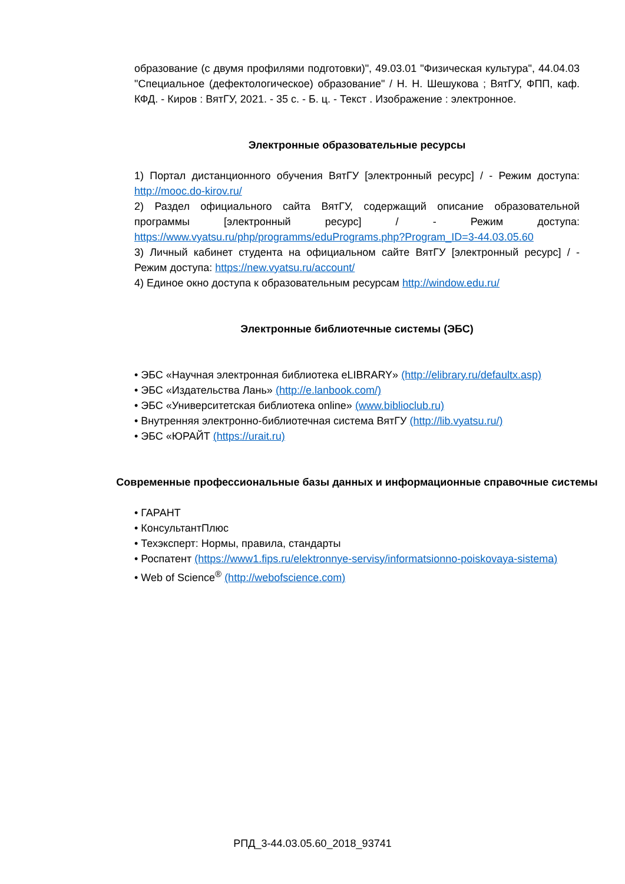образование (с двумя профилями подготовки)", 49.03.01 "Физическая культура", 44.04.03 "Специальное (дефектологическое) образование" / Н. Н. Шешукова ; ВятГУ, ФПП, каф. КФД. - Киров : ВятГУ, 2021. - 35 с. - Б. ц. - Текст . Изображение : электронное.
Электронные образовательные ресурсы
1) Портал дистанционного обучения ВятГУ [электронный ресурс] / - Режим доступа: http://mooc.do-kirov.ru/
2) Раздел официального сайта ВятГУ, содержащий описание образовательной программы [электронный ресурс] / - Режим доступа: https://www.vyatsu.ru/php/programms/eduPrograms.php?Program_ID=3-44.03.05.60
3) Личный кабинет студента на официальном сайте ВятГУ [электронный ресурс] / - Режим доступа: https://new.vyatsu.ru/account/
4) Единое окно доступа к образовательным ресурсам http://window.edu.ru/
Электронные библиотечные системы (ЭБС)
• ЭБС «Научная электронная библиотека eLIBRARY» (http://elibrary.ru/defaultx.asp)
• ЭБС «Издательства Лань» (http://e.lanbook.com/)
• ЭБС «Университетская библиотека online» (www.biblioclub.ru)
• Внутренняя электронно-библиотечная система ВятГУ (http://lib.vyatsu.ru/)
• ЭБС «ЮРАЙТ (https://urait.ru)
Современные профессиональные базы данных и информационные справочные системы
• ГАРАНТ
• КонсультантПлюс
• Техэксперт: Нормы, правила, стандарты
• Роспатент (https://www1.fips.ru/elektronnye-servisy/informatsionno-poiskovaya-sistema)
• Web of Science<sup>®</sup> (http://webofscience.com)
РПД_3-44.03.05.60_2018_93741